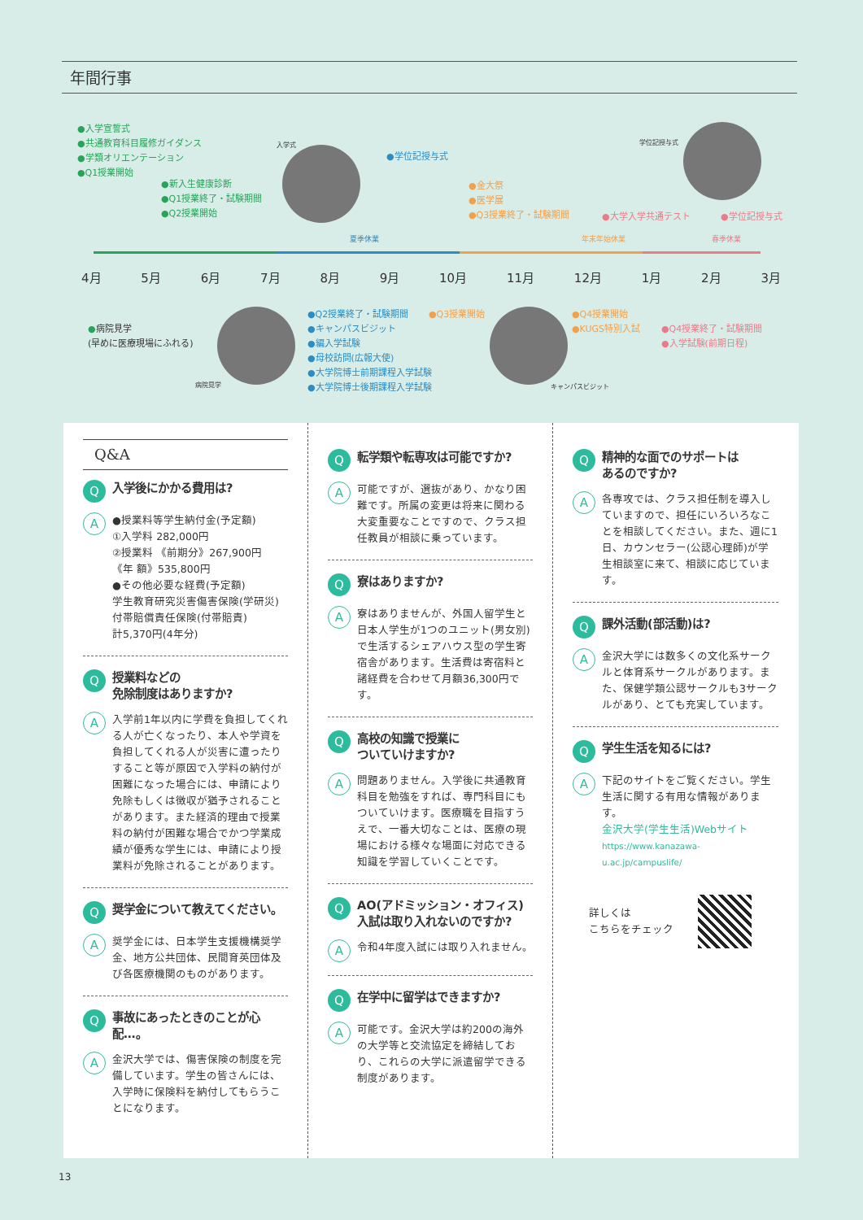年間行事
●入学宣誓式
●共通教育科目履修ガイダンス
●学類オリエンテーション
●Q1授業開始
●新入生健康診断
●Q1授業終了・試験期間
●Q2授業開始
入学式
●学位記授与式
●金大祭
●医学展
●Q3授業終了・試験期間
学位記授与式
●大学入学共通テスト ●学位記授与式
夏季休業 年末年始休業 春季休業
4月 5月 6月 7月 8月 9月 10月 11月 12月 1月 2月 3月
●病院見学
(早めに医療現場にふれる)
病院見学
●Q2授業終了・試験期間
●キャンパスビジット
●編入学試験
●母校訪問(広報大使)
●大学院博士前期課程入学試験
●大学院博士後期課程入学試験
●Q3授業開始
キャンパスビジット
●Q4授業開始
●KUGS特別入試
●Q4授業終了・試験期間
●入学試験(前期日程)
Q&A
Q入学後にかかる費用は?
A
●授業料等学生納付金(予定額)
①入学料 282,000円
②授業料 《前期分》267,900円
《年 額》535,800円
●その他必要な経費(予定額)
学生教育研究災害傷害保険(学研災)
付帯賠償責任保険(付帯賠責)
計5,370円(4年分)
Q授業料などの
免除制度はありますか?
A
入学前1年以内に学費を負担してくれる人が亡くなったり、本人や学資を負担してくれる人が災害に遭ったりすること等が原因で入学料の納付が困難になった場合には、申請により免除もしくは徴収が猶予されることがあります。また経済的理由で授業料の納付が困難な場合でかつ学業成績が優秀な学生には、申請により授業料が免除されることがあります。
Q奨学金について教えてください。
A
奨学金には、日本学生支援機構奨学金、地方公共団体、民間育英団体及び各医療機関のものがあります。
Q事故にあったときのことが心配…。
A
金沢大学では、傷害保険の制度を完備しています。学生の皆さんには、入学時に保険料を納付してもらうことになります。
Q転学類や転専攻は可能ですか?
A
可能ですが、選抜があり、かなり困難です。所属の変更は将来に関わる大変重要なことですので、クラス担任教員が相談に乗っています。
Q寮はありますか?
A
寮はありませんが、外国人留学生と日本人学生が1つのユニット(男女別)で生活するシェアハウス型の学生寄宿舎があります。生活費は寄宿料と諸経費を合わせて月額36,300円です。
Q高校の知識で授業に
ついていけますか?
A
問題ありません。入学後に共通教育科目を勉強をすれば、専門科目にもついていけます。医療職を目指すうえで、一番大切なことは、医療の現場における様々な場面に対応できる知識を学習していくことです。
Q AO(アドミッション・オフィス)
入試は取り入れないのですか?
A
令和4年度入試には取り入れません。
Q在学中に留学はできますか?
A
可能です。金沢大学は約200の海外の大学等と交流協定を締結しており、これらの大学に派遣留学できる制度があります。
Q精神的な面でのサポートは
あるのですか?
A
各専攻では、クラス担任制を導入していますので、担任にいろいろなことを相談してください。また、週に1日、カウンセラー(公認心理師)が学生相談室に来て、相談に応じています。
Q課外活動(部活動)は?
A
金沢大学には数多くの文化系サークルと体育系サークルがあります。また、保健学類公認サークルも3サークルがあり、とても充実しています。
Q学生生活を知るには?
A
下記のサイトをご覧ください。学生生活に関する有用な情報があります。
金沢大学(学生生活)Webサイト
https://www.kanazawa-u.ac.jp/campuslife/
詳しくは
こちらをチェック
13